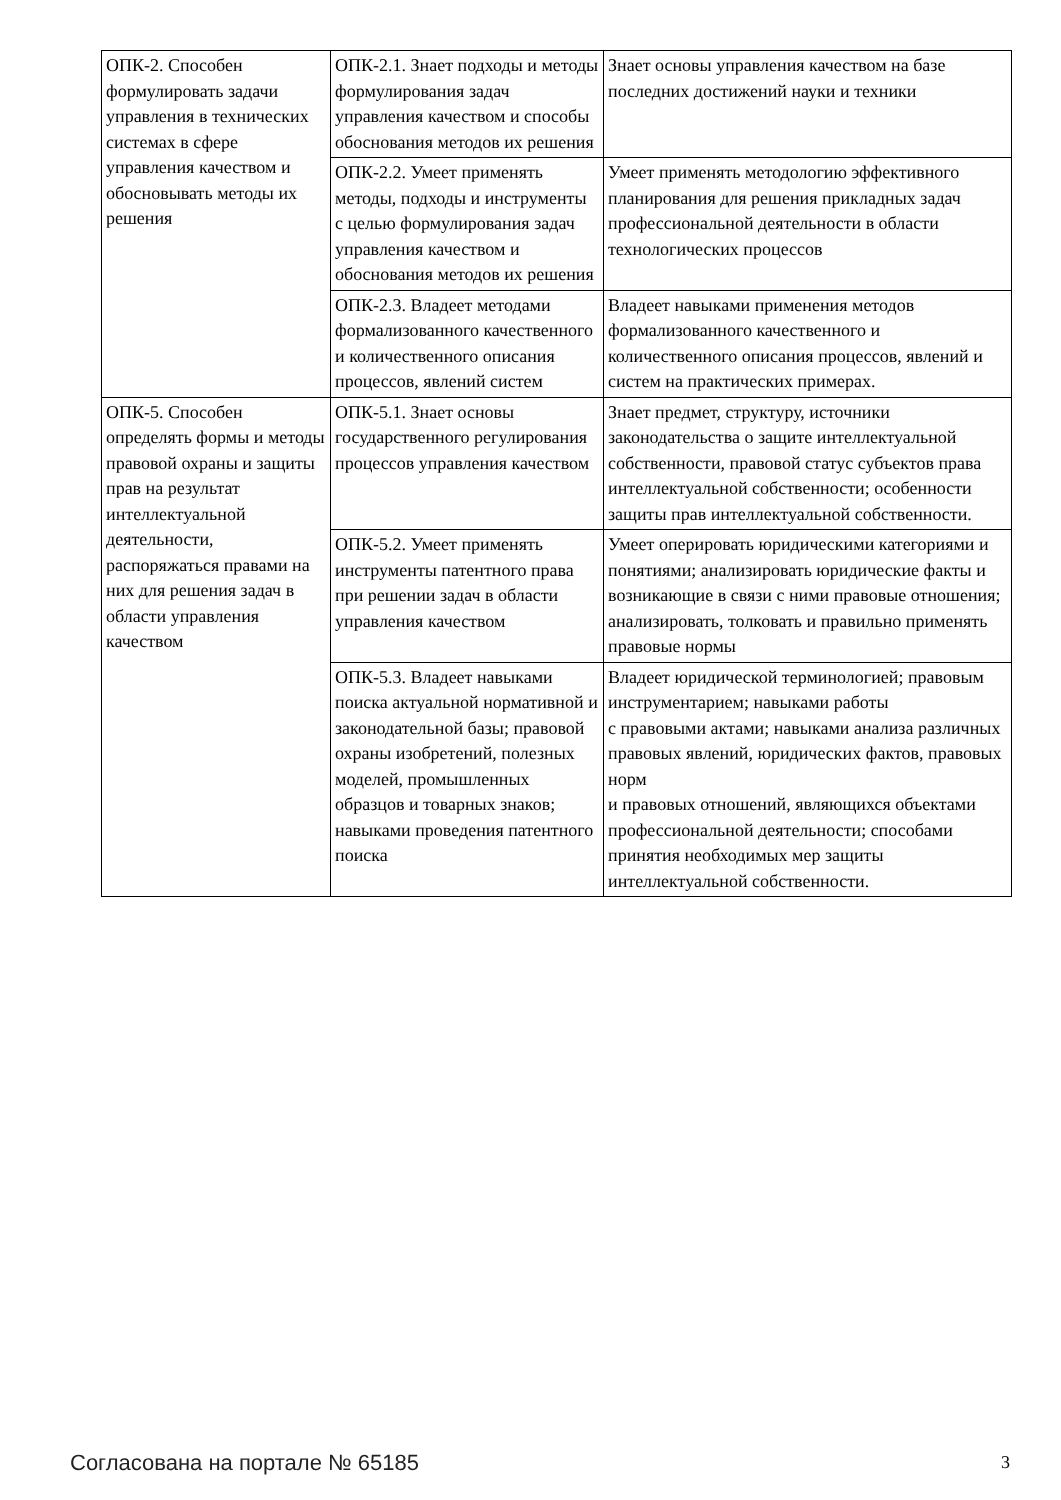| ОПК-2. Способен формулировать задачи управления в технических системах в сфере управления качеством и обосновывать методы их решения | ОПК-2.1. Знает подходы и методы формулирования задач управления качеством и способы обоснования методов их решения | Знает основы управления качеством на базе последних достижений науки и техники |
| | ОПК-2.2. Умеет применять методы, подходы и инструменты с целью формулирования задач управления качеством и обоснования методов их решения | Умеет применять методологию эффективного планирования для решения прикладных задач профессиональной деятельности в области технологических процессов |
| | ОПК-2.3. Владеет методами формализованного качественного и количественного описания процессов, явлений систем | Владеет навыками применения методов формализованного качественного и количественного описания процессов, явлений и систем на практических примерах. |
| ОПК-5. Способен определять формы и методы правовой охраны и защиты прав на результат интеллектуальной деятельности, распоряжаться правами на них для решения задач в области управления качеством | ОПК-5.1. Знает основы государственного регулирования процессов управления качеством | Знает предмет, структуру, источники законодательства о защите интеллектуальной собственности, правовой статус субъектов права интеллектуальной собственности; особенности защиты прав интеллектуальной собственности. |
| | ОПК-5.2. Умеет применять инструменты патентного права при решении задач в области управления качеством | Умеет оперировать юридическими категориями и понятиями; анализировать юридические факты и возникающие в связи с ними правовые отношения; анализировать, толковать и правильно применять правовые нормы |
| | ОПК-5.3. Владеет навыками поиска актуальной нормативной и законодательной базы; правовой охраны изобретений, полезных моделей, промышленных образцов и товарных знаков; навыками проведения патентного поиска | Владеет юридической терминологией; правовым инструментарием; навыками работы с правовыми актами; навыками анализа различных правовых явлений, юридических фактов, правовых норм и правовых отношений, являющихся объектами профессиональной деятельности; способами принятия необходимых мер защиты интеллектуальной собственности. |
Согласована на портале № 65185 3